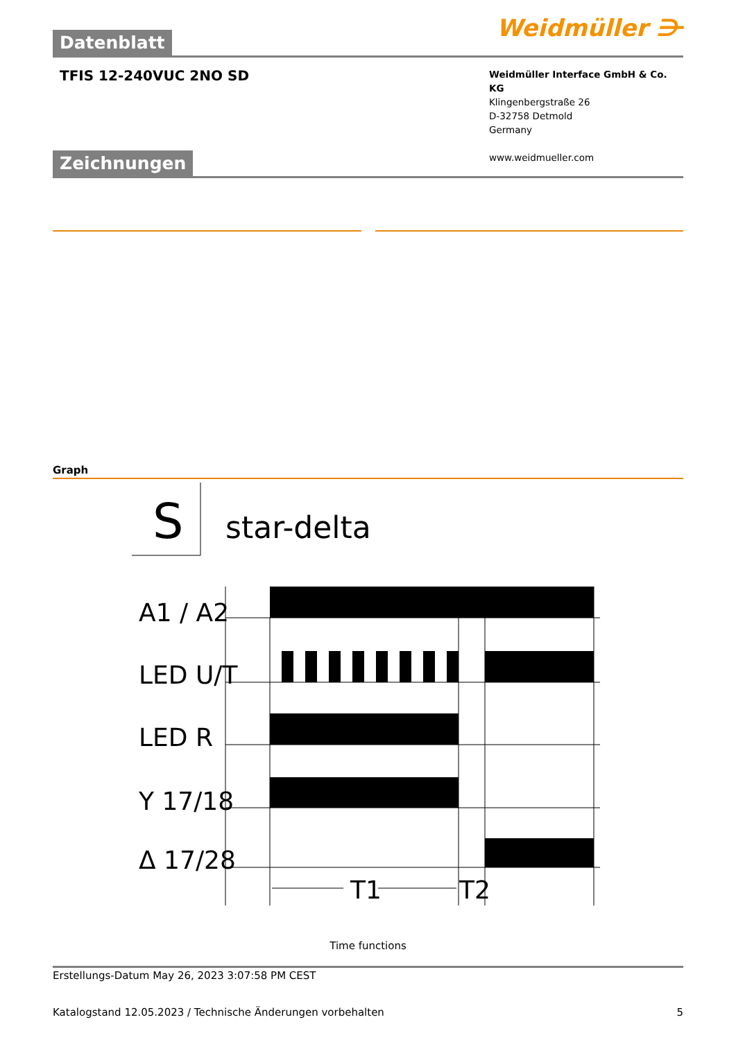Datenblatt Weidmüller ⋺
TFIS 12-240VUC 2NO SD
Weidmüller Interface GmbH & Co. KG
Klingenbergstraße 26
D-32758 Detmold
Germany
www.weidmueller.com
Zeichnungen
Graph
S
star-delta
A1 / A2
LED U/T
LED R
Y 17/18
Δ 17/28
T1
T2
Time functions
Erstellungs-Datum May 26, 2023 3:07:58 PM CEST
Katalogstand 12.05.2023 / Technische Änderungen vorbehalten 5